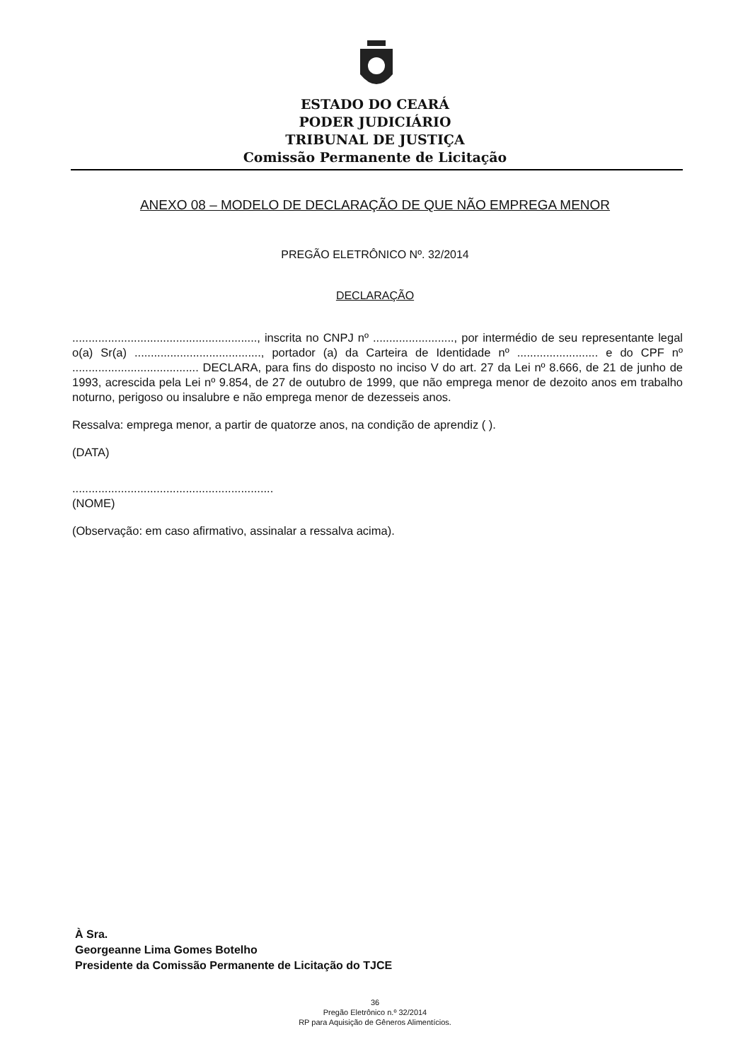ESTADO DO CEARÁ
PODER JUDICIÁRIO
TRIBUNAL DE JUSTIÇA
Comissão Permanente de Licitação
ANEXO 08 – MODELO DE DECLARAÇÃO DE QUE NÃO EMPREGA MENOR
PREGÃO ELETRÔNICO Nº. 32/2014
DECLARAÇÃO
........................................................., inscrita no CNPJ nº ........................., por intermédio de seu representante legal o(a) Sr(a) ......................................., portador (a) da Carteira de Identidade nº ......................... e do CPF nº ....................................... DECLARA, para fins do disposto no inciso V do art. 27 da Lei nº 8.666, de 21 de junho de 1993, acrescida pela Lei nº 9.854, de 27 de outubro de 1999, que não emprega menor de dezoito anos em trabalho noturno, perigoso ou insalubre e não emprega menor de dezesseis anos.
Ressalva: emprega menor, a partir de quatorze anos, na condição de aprendiz ( ).
(DATA)
..............................................................
(NOME)
(Observação: em caso afirmativo, assinalar a ressalva acima).
À Sra.
Georgeanne Lima Gomes Botelho
Presidente da Comissão Permanente de Licitação do TJCE
36
Pregão Eletrônico n.º 32/2014
RP para Aquisição de Gêneros Alimentícios.